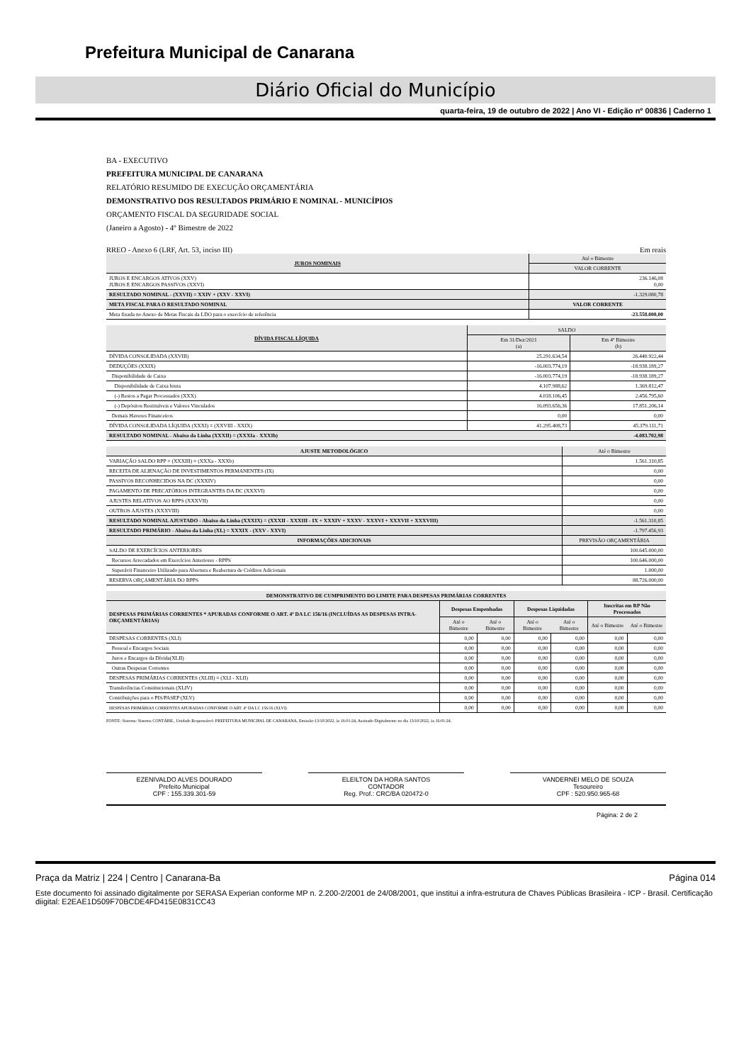Prefeitura Municipal de Canarana
Diário Oficial do Município
quarta-feira, 19 de outubro de 2022 | Ano VI - Edição nº 00836 | Caderno 1
BA - EXECUTIVO
PREFEITURA MUNICIPAL DE CANARANA
RELATÓRIO RESUMIDO DE EXECUÇÃO ORÇAMENTÁRIA
DEMONSTRATIVO DOS RESULTADOS PRIMÁRIO E NOMINAL - MUNICÍPIOS
ORÇAMENTO FISCAL DA SEGURIDADE SOCIAL
(Janeiro a Agosto) - 4º Bimestre de 2022
RREO - Anexo 6 (LRF, Art. 53, inciso III) Em reais
| JUROS NOMINAIS | Até o Bimestre |
| --- | --- |
| | VALOR CORRENTE |
| JUROS E ENCARGOS ATIVOS (XXV) JUROS E ENCARGOS PASSIVOS (XXVI) | 236.146,08 0,00 |
| RESULTADO NOMINAL - (XXVII) = XXIV + (XXV - XXVI) | -1.329.080,78 |
| META FISCAL PARA O RESULTADO NOMINAL | VALOR CORRENTE |
| Meta fixada no Anexo de Metas Fiscais da LDO para o exercício de referência | -23.558.000,00 |
| DÍVIDA FISCAL LÍQUIDA | SALDO | |
| --- | --- | --- |
| | Em 31/Dez/2021 (a) | Em 4º Bimestre (b) |
| DÍVIDA CONSOLIDADA (XXVIII) | 25.291.634,54 | 26.440.922,44 |
| DEDUÇÕES (XXIX) | -16.003.774,19 | -18.938.189,27 |
| Disponibilidade de Caixa | -16.003.774,19 | -18.938.189,27 |
| Disponibilidade de Caixa bruta | 4.107.988,62 | 1.369.812,47 |
| (-) Restos a Pagar Processados (XXX) | 4.018.106,45 | 2.456.795,60 |
| (-) Depósitos Restituíveis e Valores Vinculados | 16.093.656,36 | 17.851.206,14 |
| Demais Haveres Financeiros | 0,00 | 0,00 |
| DÍVIDA CONSOLIDADA LÍQUIDA (XXXI) = (XXVIII - XXIX) | 41.295.408,73 | 45.379.111,71 |
| RESULTADO NOMINAL - Abaixo da Linha (XXXII) = (XXXIa - XXXIb) | | -4.083.702,98 |
| AJUSTE METODOLÓGICO | Até o Bimestre |
| --- | --- |
| VARIAÇÃO SALDO RPP = (XXXIII) = (XXXa - XXXb) | 1.561.310,85 |
| RECEITA DE ALIENAÇÃO DE INVESTIMENTOS PERMANENTES (IX) | 0,00 |
| PASSIVOS RECONHECIDOS NA DC (XXXIV) | 0,00 |
| PAGAMENTO DE PRECATÓRIOS INTEGRANTES DA DC (XXXVI) | 0,00 |
| AJUSTES RELATIVOS AO RPPS (XXXVII) | 0,00 |
| OUTROS AJUSTES (XXXVIII) | 0,00 |
| RESULTADO NOMINAL AJUSTADO - Abaixo da Linha (XXXIX) = (XXXII - XXXIII - IX + XXXIV + XXXV - XXXVI + XXXVII + XXXVIII) | -1.561.310,85 |
| RESULTADO PRIMÁRIO - Abaixo da Linha (XL) = XXXIX - (XXV - XXVI) | -1.797.456,93 |
| INFORMAÇÕES ADICIONAIS | PREVISÃO ORÇAMENTÁRIA |
| SALDO DE EXERCÍCIOS ANTERIORES | 100.645.000,00 |
| Recursos Arrecadados em Exercícios Anteriores - RPPS | 100.646.000,00 |
| Superávit Financeiro Utilizado para Abertura e Reabertura de Créditos Adicionais | 1.000,00 |
| RESERVA ORÇAMENTÁRIA DO RPPS | 88.726.000,00 |
| DEMONSTRATIVO DE CUMPRIMENTO DO LIMITE PARA DESPESAS PRIMÁRIAS CORRENTES | | | | | | |
| --- | --- | --- | --- | --- | --- | --- |
| DESPESAS PRIMÁRIAS CORRENTES * APURADAS CONFORME O ART. 4º DA LC 156/16 (INCLUÍDAS AS DESPESAS INTRA-ORÇAMENTÁRIAS) | Despesas Empenhadas | | Despesas Liquidadas | | Inscritas em RP Não Processados | |
| | Até o Bimestre | Até o Bimestre | Até o Bimestre | Até o Bimestre | Até o Bimestre | Até o Bimestre |
| DESPESAS CORRENTES (XLI) | 0,00 | 0,00 | 0,00 | 0,00 | 0,00 | 0,00 |
| Pessoal e Encargos Sociais | 0,00 | 0,00 | 0,00 | 0,00 | 0,00 | 0,00 |
| Juros e Encargos da Dívida(XLII) | 0,00 | 0,00 | 0,00 | 0,00 | 0,00 | 0,00 |
| Outras Despesas Correntes | 0,00 | 0,00 | 0,00 | 0,00 | 0,00 | 0,00 |
| DESPESAS PRIMÁRIAS CORRENTES (XLIII) = (XLI - XLII) | 0,00 | 0,00 | 0,00 | 0,00 | 0,00 | 0,00 |
| Transferências Constitucionais (XLIV) | 0,00 | 0,00 | 0,00 | 0,00 | 0,00 | 0,00 |
| Contribuições para o PIS/PASEP (XLV) | 0,00 | 0,00 | 0,00 | 0,00 | 0,00 | 0,00 |
| DESPESAS PRIMÁRIAS CORRENTES APURADAS CONFORME O ART. 4º DA LC 156/16 (XLVI) | 0,00 | 0,00 | 0,00 | 0,00 | 0,00 | 0,00 |
FONTE: Sistema: Sistema CONTÁBIL, Unidade Responsável: PREFEITURA MUNICIPAL DE CANARANA, Emissão:13/10/2022, às 16:01:24, Assinado Digitalmente no dia 13/10/2022, às 16:01:24.
EZENIVALDO ALVES DOURADO
Prefeito Municipal
CPF : 155.339.301-59
ELEILTON DA HORA SANTOS
CONTADOR
Reg. Prof.: CRC/BA 020472-0
VANDERNEI MELO DE SOUZA
Tesoureiro
CPF : 520.950.965-68
Página: 2 de 2
Praça da Matriz | 224 | Centro | Canarana-Ba Página 014
Este documento foi assinado digitalmente por SERASA Experian conforme MP n. 2.200-2/2001 de 24/08/2001, que institui a infra-estrutura de Chaves Públicas Brasileira - ICP - Brasil. Certificação diigital: E2EAE1D509F70BCDE4FD415E0831CC43